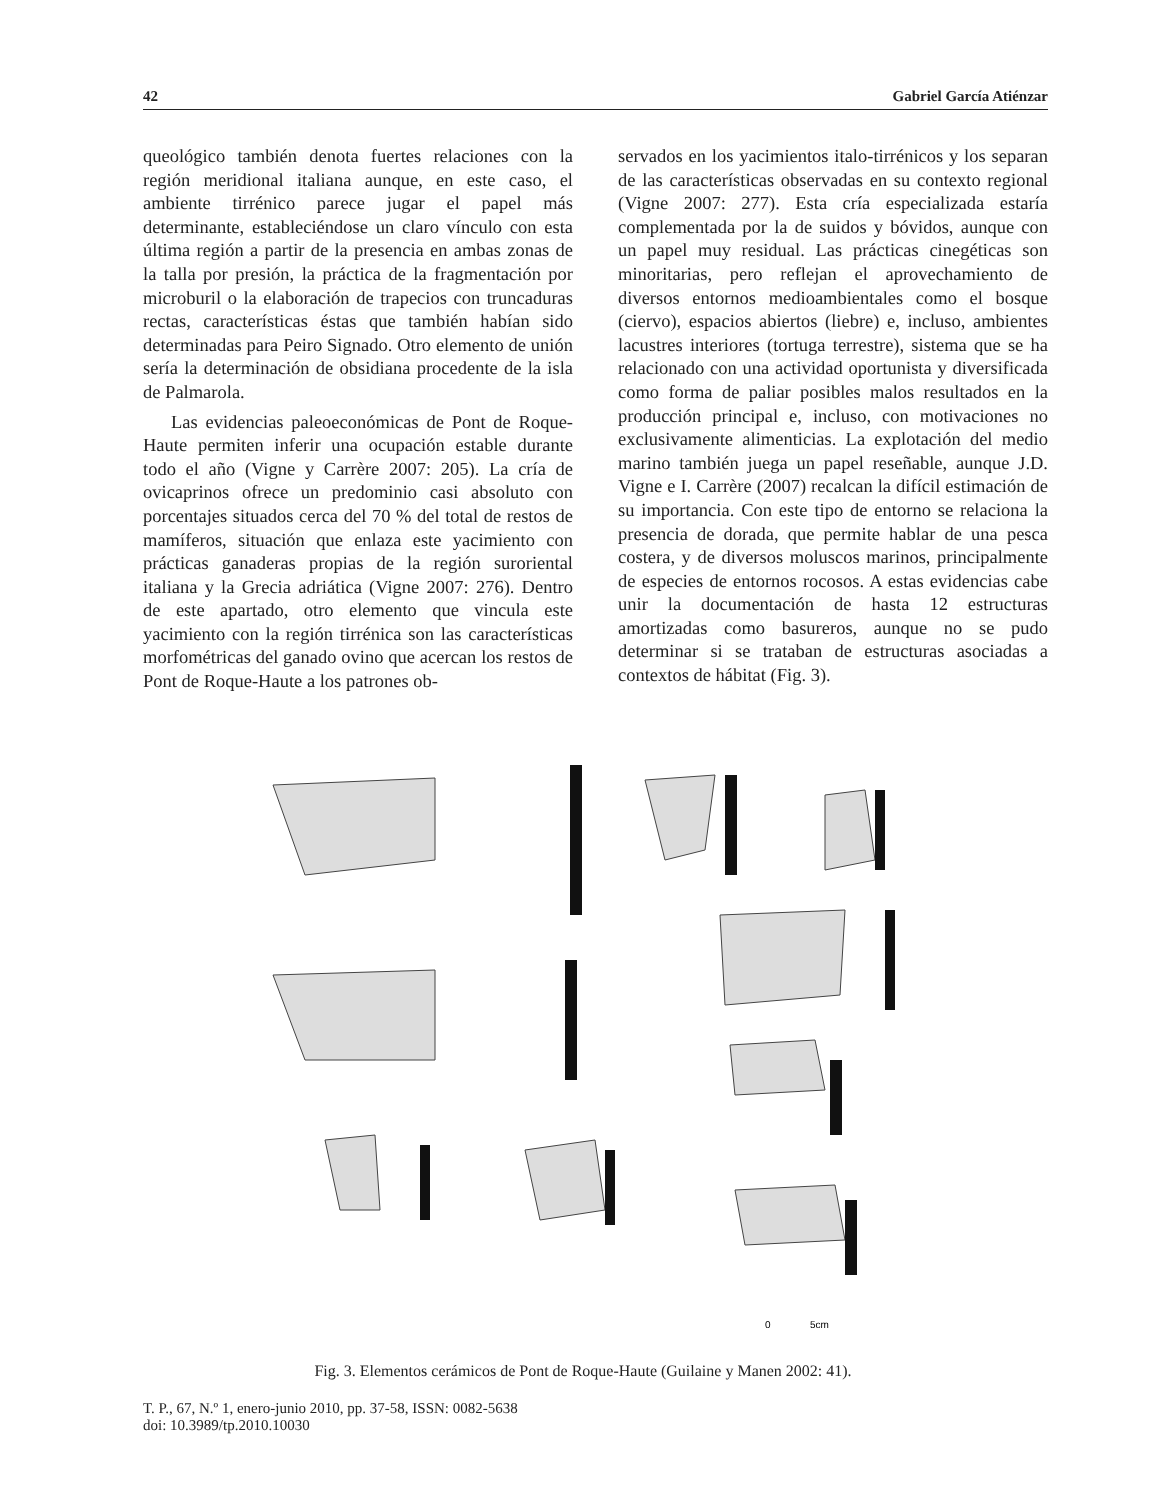42 Gabriel García Atiénzar
queológico también denota fuertes relaciones con la región meridional italiana aunque, en este caso, el ambiente tirrénico parece jugar el papel más determinante, estableciéndose un claro vínculo con esta última región a partir de la presencia en ambas zonas de la talla por presión, la práctica de la fragmentación por microburil o la elaboración de trapecios con truncaduras rectas, característi­cas éstas que también habían sido determinadas para Peiro Signado. Otro elemento de unión sería la determinación de obsidiana procedente de la isla de Palmarola.
Las evidencias paleoeconómicas de Pont de Roque-Haute permiten inferir una ocupación esta­ble durante todo el año (Vigne y Carrère 2007: 205). La cría de ovicaprinos ofrece un predominio casi absoluto con porcentajes situados cerca del 70 % del total de restos de mamíferos, situación que enlaza este yacimiento con prácticas ganade­ras propias de la región suroriental italiana y la Grecia adriática (Vigne 2007: 276). Dentro de este apartado, otro elemento que vincula este yacimien­to con la región tirrénica son las características morfométricas del ganado ovino que acercan los restos de Pont de Roque-Haute a los patrones ob-
servados en los yacimientos italo-tirrénicos y los separan de las características observadas en su contexto regional (Vigne 2007: 277). Esta cría es­pecializada estaría complementada por la de sui­dos y bóvidos, aunque con un papel muy residual. Las prácticas cinegéticas son minoritarias, pero re­flejan el aprovechamiento de diversos entornos medioambientales como el bosque (ciervo), espa­cios abiertos (liebre) e, incluso, ambientes lacus­tres interiores (tortuga terrestre), sistema que se ha relacionado con una actividad oportunista y diver­sificada como forma de paliar posibles malos re­sultados en la producción principal e, incluso, con motivaciones no exclusivamente alimenticias. La explotación del medio marino también juega un papel reseñable, aunque J.D. Vigne e I. Carrère (2007) recalcan la difícil estimación de su impor­tancia. Con este tipo de entorno se relaciona la pre­sencia de dorada, que permite hablar de una pesca costera, y de diversos moluscos marinos, princi­palmente de especies de entornos rocosos. A estas evidencias cabe unir la documentación de hasta 12 estructuras amortizadas como basureros, aunque no se pudo determinar si se trataban de estructuras asociadas a contextos de hábitat (Fig. 3).
0
5cm
Fig. 3. Elementos cerámicos de Pont de Roque-Haute (Guilaine y Manen 2002: 41).
T. P., 67, N.º 1, enero-junio 2010, pp. 37-58, ISSN: 0082-5638
doi: 10.3989/tp.2010.10030